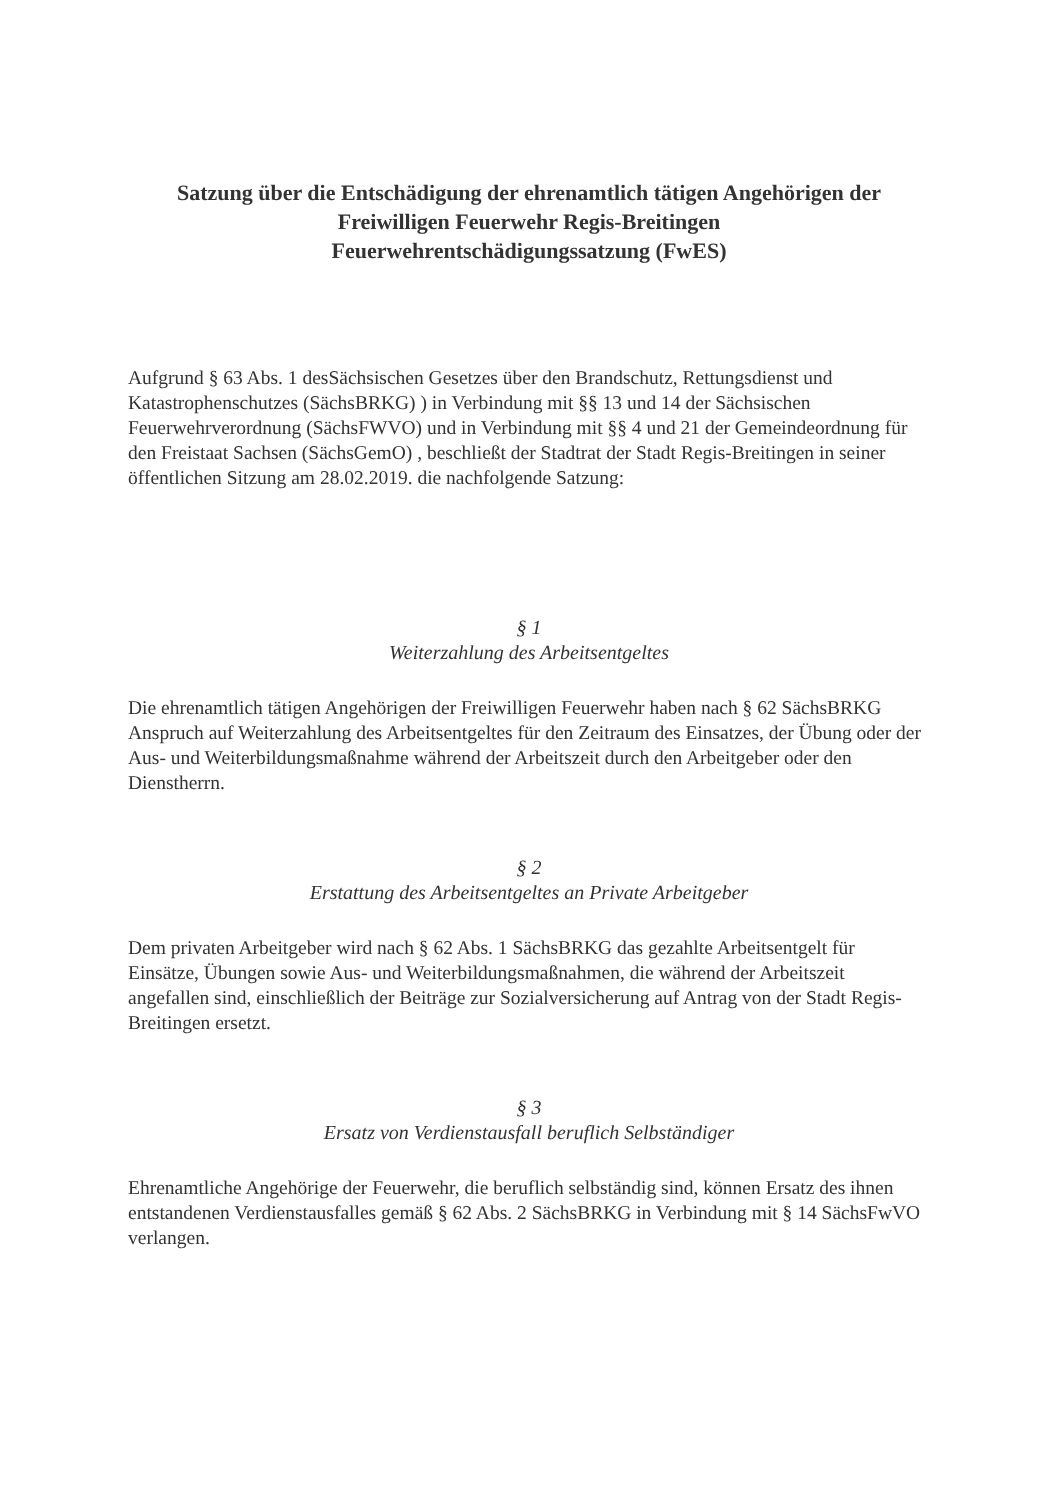Satzung über die Entschädigung der ehrenamtlich tätigen Angehörigen der
Freiwilligen Feuerwehr Regis-Breitingen
Feuerwehrentschädigungssatzung (FwES)
Aufgrund § 63 Abs. 1 desSächsischen Gesetzes über den Brandschutz, Rettungsdienst und Katastrophenschutzes (SächsBRKG) ) in Verbindung mit §§ 13 und 14 der Sächsischen Feuerwehrverordnung (SächsFWVO) und in Verbindung mit §§ 4 und 21 der Gemeindeordnung für den Freistaat Sachsen (SächsGemO) , beschließt der Stadtrat der Stadt Regis-Breitingen in seiner öffentlichen Sitzung am 28.02.2019. die nachfolgende Satzung:
§ 1
Weiterzahlung des Arbeitsentgeltes
Die ehrenamtlich tätigen Angehörigen der Freiwilligen Feuerwehr haben nach § 62 SächsBRKG Anspruch auf Weiterzahlung des Arbeitsentgeltes für den Zeitraum des Einsatzes, der Übung oder der Aus- und Weiterbildungsmaßnahme während der Arbeitszeit durch den Arbeitgeber oder den Dienstherrn.
§ 2
Erstattung des Arbeitsentgeltes an Private Arbeitgeber
Dem privaten Arbeitgeber wird nach § 62 Abs. 1 SächsBRKG das gezahlte Arbeitsentgelt für Einsätze, Übungen sowie Aus- und Weiterbildungsmaßnahmen, die während der Arbeitszeit angefallen sind, einschließlich der Beiträge zur Sozialversicherung auf Antrag von der Stadt Regis-Breitingen ersetzt.
§ 3
Ersatz von Verdienstausfall beruflich Selbständiger
Ehrenamtliche Angehörige der Feuerwehr, die beruflich selbständig sind, können Ersatz des ihnen entstandenen Verdienstausfalles gemäß § 62 Abs. 2 SächsBRKG in Verbindung mit § 14 SächsFwVO verlangen.